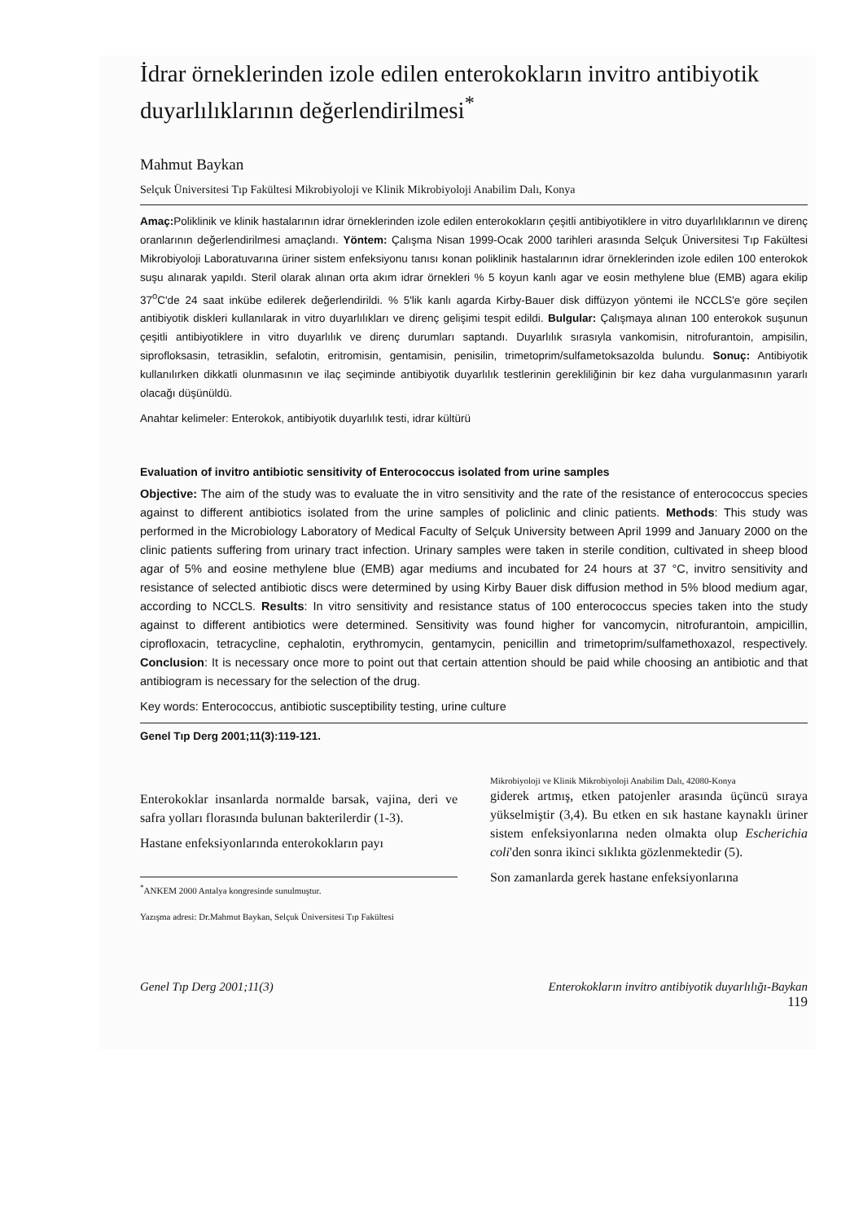İdrar örneklerinden izole edilen enterokokların invitro antibiyotik duyarlılıklarının değerlendirilmesi<sup>*</sup>
Mahmut Baykan
Selçuk Üniversitesi Tıp Fakültesi Mikrobiyoloji ve Klinik Mikrobiyoloji Anabilim Dalı, Konya
Amaç: Poliklinik ve klinik hastalarının idrar örneklerinden izole edilen enterokokların çeşitli antibiyotiklere in vitro duyarlılıklarının ve direnç oranlarının değerlendirilmesi amaçlandı. Yöntem: Çalışma Nisan 1999-Ocak 2000 tarihleri arasında Selçuk Üniversitesi Tıp Fakültesi Mikrobiyoloji Laboratuvarına üriner sistem enfeksiyonu tanısı konan poliklinik hastalarının idrar örneklerinden izole edilen 100 enterokok suşu alınarak yapıldı. Steril olarak alınan orta akım idrar örnekleri % 5 koyun kanlı agar ve eosin methylene blue (EMB) agara ekilip 37<sup>o</sup>C'de 24 saat inkübe edilerek değerlendirildi. % 5'lik kanlı agarda Kirby-Bauer disk diffüzyon yöntemi ile NCCLS'e göre seçilen antibiyotik diskleri kullanılarak in vitro duyarlılıkları ve direnç gelişimi tespit edildi. Bulgular: Çalışmaya alınan 100 enterokok suşunun çeşitli antibiyotiklere in vitro duyarlılık ve direnç durumları saptandı. Duyarlılık sırasıyla vankomisin, nitrofurantoin, ampisilin, siprofloksasin, tetrasiklin, sefalotin, eritromisin, gentamisin, penisilin, trimetoprim/sulfametoksazolda bulundu. Sonuç: Antibiyotik kullanılırken dikkatli olunmasının ve ilaç seçiminde antibiyotik duyarlılık testlerinin gerekliliğinin bir kez daha vurgulanmasının yararlı olacağı düşünüldü.
Anahtar kelimeler: Enterokok, antibiyotik duyarlılık testi, idrar kültürü
Evaluation of invitro antibiotic sensitivity of Enterococcus isolated from urine samples
Objective: The aim of the study was to evaluate the in vitro sensitivity and the rate of the resistance of enterococcus species against to different antibiotics isolated from the urine samples of policlinic and clinic patients. Methods: This study was performed in the Microbiology Laboratory of Medical Faculty of Selçuk University between April 1999 and January 2000 on the clinic patients suffering from urinary tract infection. Urinary samples were taken in sterile condition, cultivated in sheep blood agar of 5% and eosine methylene blue (EMB) agar mediums and incubated for 24 hours at 37 °C, invitro sensitivity and resistance of selected antibiotic discs were determined by using Kirby Bauer disk diffusion method in 5% blood medium agar, according to NCCLS. Results: In vitro sensitivity and resistance status of 100 enterococcus species taken into the study against to different antibiotics were determined. Sensitivity was found higher for vancomycin, nitrofurantoin, ampicillin, ciprofloxacin, tetracycline, cephalotin, erythromycin, gentamycin, penicillin and trimetoprim/sulfamethoxazol, respectively. Conclusion: It is necessary once more to point out that certain attention should be paid while choosing an antibiotic and that antibiogram is necessary for the selection of the drug.
Key words: Enterococcus, antibiotic susceptibility testing, urine culture
Genel Tıp Derg 2001;11(3):119-121.
Enterokoklar insanlarda normalde barsak, vajina, deri ve safra yolları florasında bulunan bakterilerdir (1-3).
Hastane enfeksiyonlarında enterokokların payı
<sup>*</sup> ANKEM 2000 Antalya kongresinde sunulmuştur.
Yazışma adresi: Dr.Mahmut Baykan, Selçuk Üniversitesi Tıp Fakültesi
Mikrobiyoloji ve Klinik Mikrobiyoloji Anabilim Dalı, 42080-Konya
giderek artmış, etken patojenler arasında üçüncü sıraya yükselmiştir (3,4). Bu etken en sık hastane kaynaklı üriner sistem enfeksiyonlarına neden olmakta olup Escherichia coli'den sonra ikinci sıklıkta gözlenmektedir (5).
Son zamanlarda gerek hastane enfeksiyonlarına
Genel Tıp Derg 2001;11(3) Enterokokların invitro antibiyotik duyarlılığı-Baykan
119